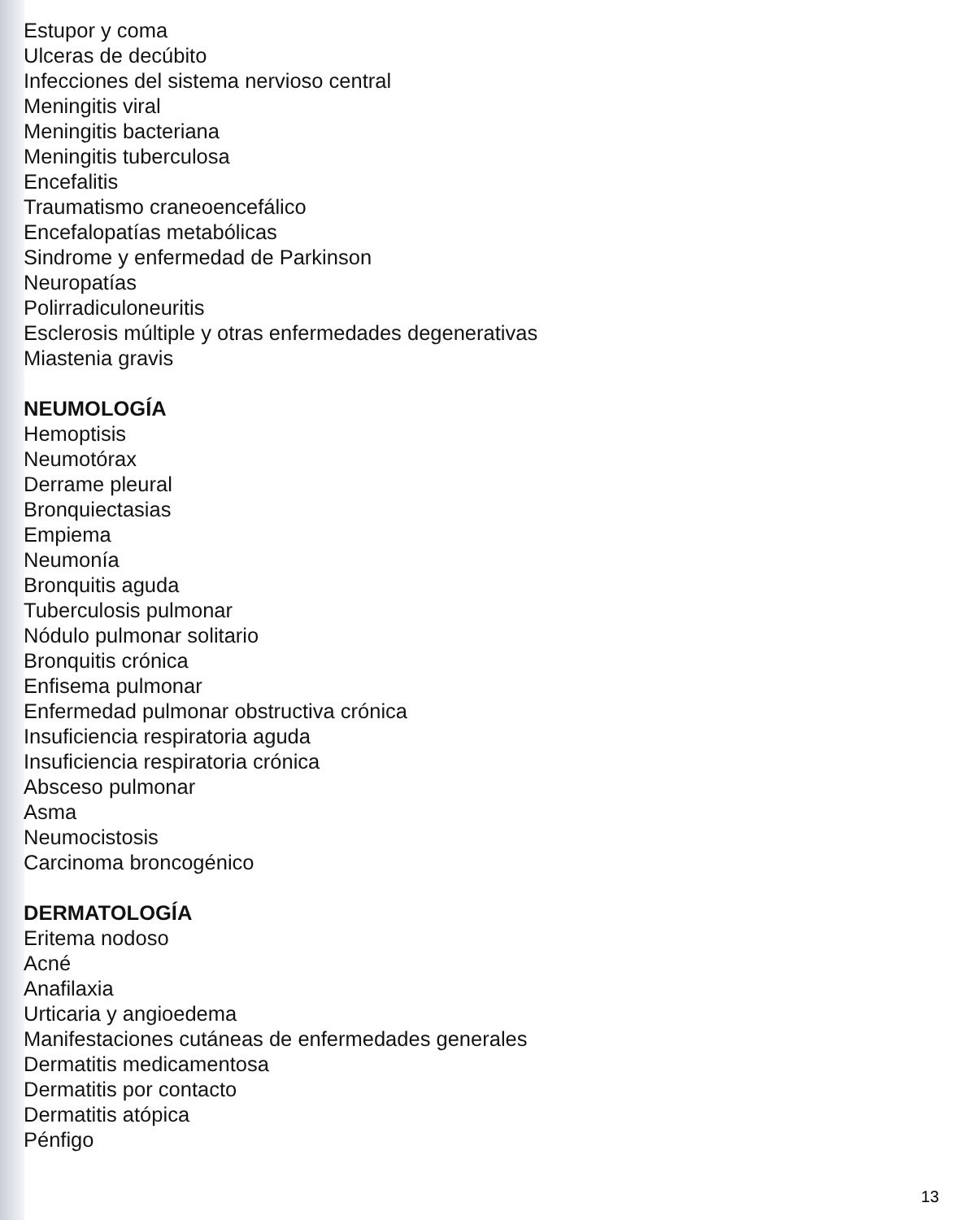Estupor y coma
Ulceras de decúbito
Infecciones del sistema nervioso central
Meningitis viral
Meningitis bacteriana
Meningitis tuberculosa
Encefalitis
Traumatismo craneoencefálico
Encefalopatías metabólicas
Sindrome y enfermedad de Parkinson
Neuropatías
Polirradiculoneuritis
Esclerosis múltiple y otras enfermedades degenerativas
Miastenia gravis
NEUMOLOGÍA
Hemoptisis
Neumotórax
Derrame pleural
Bronquiectasias
Empiema
Neumonía
Bronquitis aguda
Tuberculosis pulmonar
Nódulo pulmonar solitario
Bronquitis crónica
Enfisema pulmonar
Enfermedad pulmonar obstructiva crónica
Insuficiencia respiratoria aguda
Insuficiencia respiratoria crónica
Absceso pulmonar
Asma
Neumocistosis
Carcinoma broncogénico
DERMATOLOGÍA
Eritema nodoso
Acné
Anafilaxia
Urticaria y angioedema
Manifestaciones cutáneas de enfermedades generales
Dermatitis medicamentosa
Dermatitis por contacto
Dermatitis atópica
Pénfigo
13